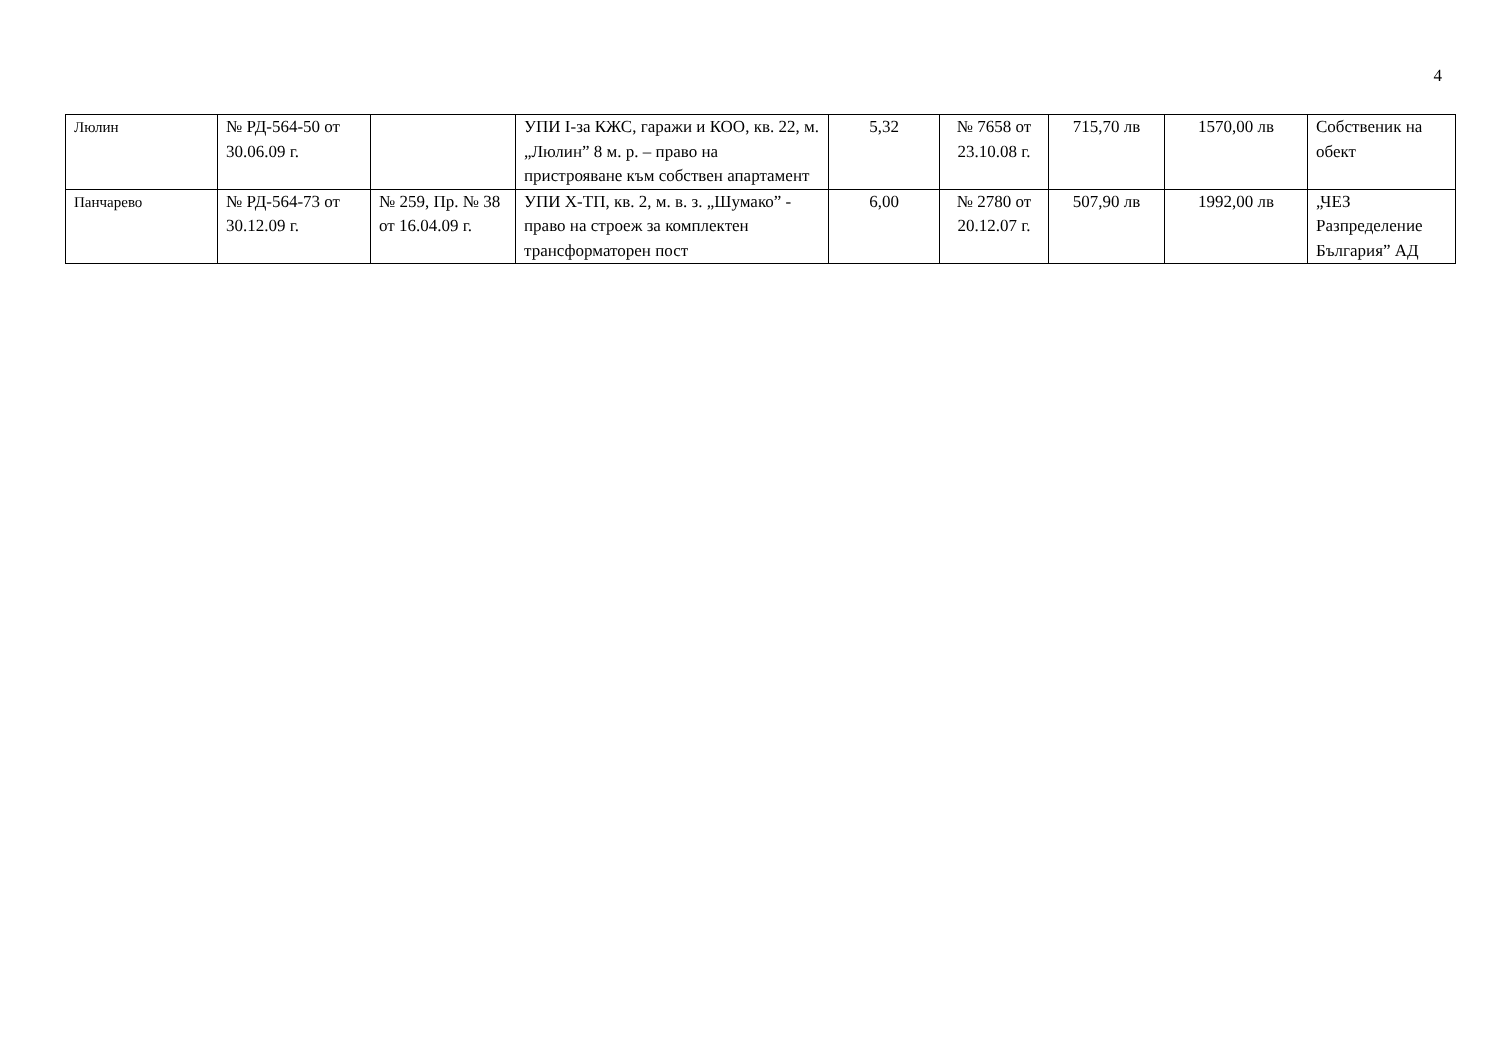4
| Люлин | № РД-564-50 от 30.06.09 г. | | УПИ I-за КЖС, гаражи и КОО, кв. 22, м. „Люлин” 8 м. р. – право на пристрояване към собствен апартамент | 5,32 | № 7658 от 23.10.08 г. | 715,70 лв | 1570,00 лв | Собственик на обект |
| Панчарево | № РД-564-73 от 30.12.09 г. | № 259, Пр. № 38 от 16.04.09 г. | УПИ Х-ТП, кв. 2, м. в. з. „Шумако” - право на строеж за комплектен трансформаторен пост | 6,00 | № 2780 от 20.12.07 г. | 507,90 лв | 1992,00 лв | „ЧЕЗ Разпределение България” АД |